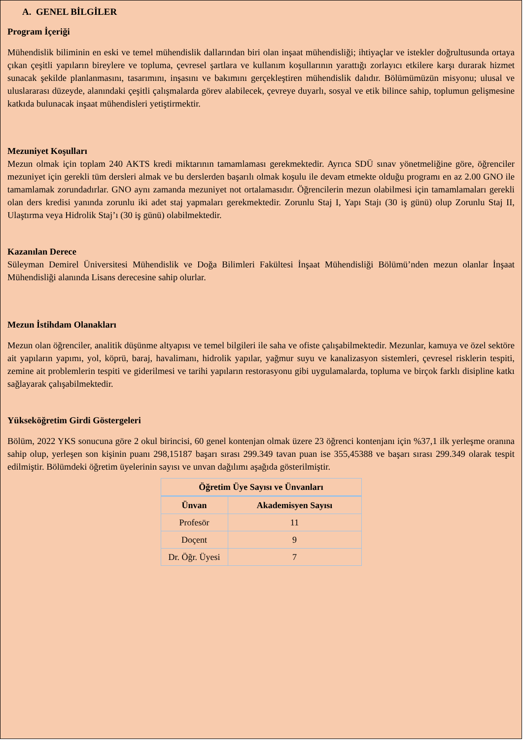A. GENEL BİLGİLER
Program İçeriği
Mühendislik biliminin en eski ve temel mühendislik dallarından biri olan inşaat mühendisliği; ihtiyaçlar ve istekler doğrultusunda ortaya çıkan çeşitli yapıların bireylere ve topluma, çevresel şartlara ve kullanım koşullarının yarattığı zorlayıcı etkilere karşı durarak hizmet sunacak şekilde planlanmasını, tasarımını, inşasını ve bakımını gerçekleştiren mühendislik dalıdır. Bölümümüzün misyonu; ulusal ve uluslararası düzeyde, alanındaki çeşitli çalışmalarda görev alabilecek, çevreye duyarlı, sosyal ve etik bilince sahip, toplumun gelişmesine katkıda bulunacak inşaat mühendisleri yetiştirmektir.
Mezuniyet Koşulları
Mezun olmak için toplam 240 AKTS kredi miktarının tamamlaması gerekmektedir. Ayrıca SDÜ sınav yönetmeliğine göre, öğrenciler mezuniyet için gerekli tüm dersleri almak ve bu derslerden başarılı olmak koşulu ile devam etmekte olduğu programı en az 2.00 GNO ile tamamlamak zorundadırlar. GNO aynı zamanda mezuniyet not ortalamasıdır. Öğrencilerin mezun olabilmesi için tamamlamaları gerekli olan ders kredisi yanında zorunlu iki adet staj yapmaları gerekmektedir. Zorunlu Staj I, Yapı Stajı (30 iş günü) olup Zorunlu Staj II, Ulaştırma veya Hidrolik Staj’ı (30 iş günü) olabilmektedir.
Kazanılan Derece
Süleyman Demirel Üniversitesi Mühendislik ve Doğa Bilimleri Fakültesi İnşaat Mühendisliği Bölümü’nden mezun olanlar İnşaat Mühendisliği alanında Lisans derecesine sahip olurlar.
Mezun İstihdam Olanakları
Mezun olan öğrenciler, analitik düşünme altyapısı ve temel bilgileri ile saha ve ofiste çalışabilmektedir. Mezunlar, kamuya ve özel sektöre ait yapıların yapımı, yol, köprü, baraj, havalimanı, hidrolik yapılar, yağmur suyu ve kanalizasyon sistemleri, çevresel risklerin tespiti, zemine ait problemlerin tespiti ve giderilmesi ve tarihi yapıların restorasyonu gibi uygulamalarda, topluma ve birçok farklı disipline katkı sağlayarak çalışabilmektedir.
Yükseköğretim Girdi Göstergeleri
Bölüm, 2022 YKS sonucuna göre 2 okul birincisi, 60 genel kontenjan olmak üzere 23 öğrenci kontenjanı için %37,1 ilk yerleşme oranına sahip olup, yerleşen son kişinin puanı 298,15187 başarı sırası 299.349 tavan puan ise 355,45388 ve başarı sırası 299.349 olarak tespit edilmiştir. Bölümdeki öğretim üyelerinin sayısı ve unvan dağılımı aşağıda gösterilmiştir.
| Öğretim Üye Sayısı ve Ünvanları | |
| --- | --- |
| Ünvan | Akademisyen Sayısı |
| Profesör | 11 |
| Doçent | 9 |
| Dr. Öğr. Üyesi | 7 |